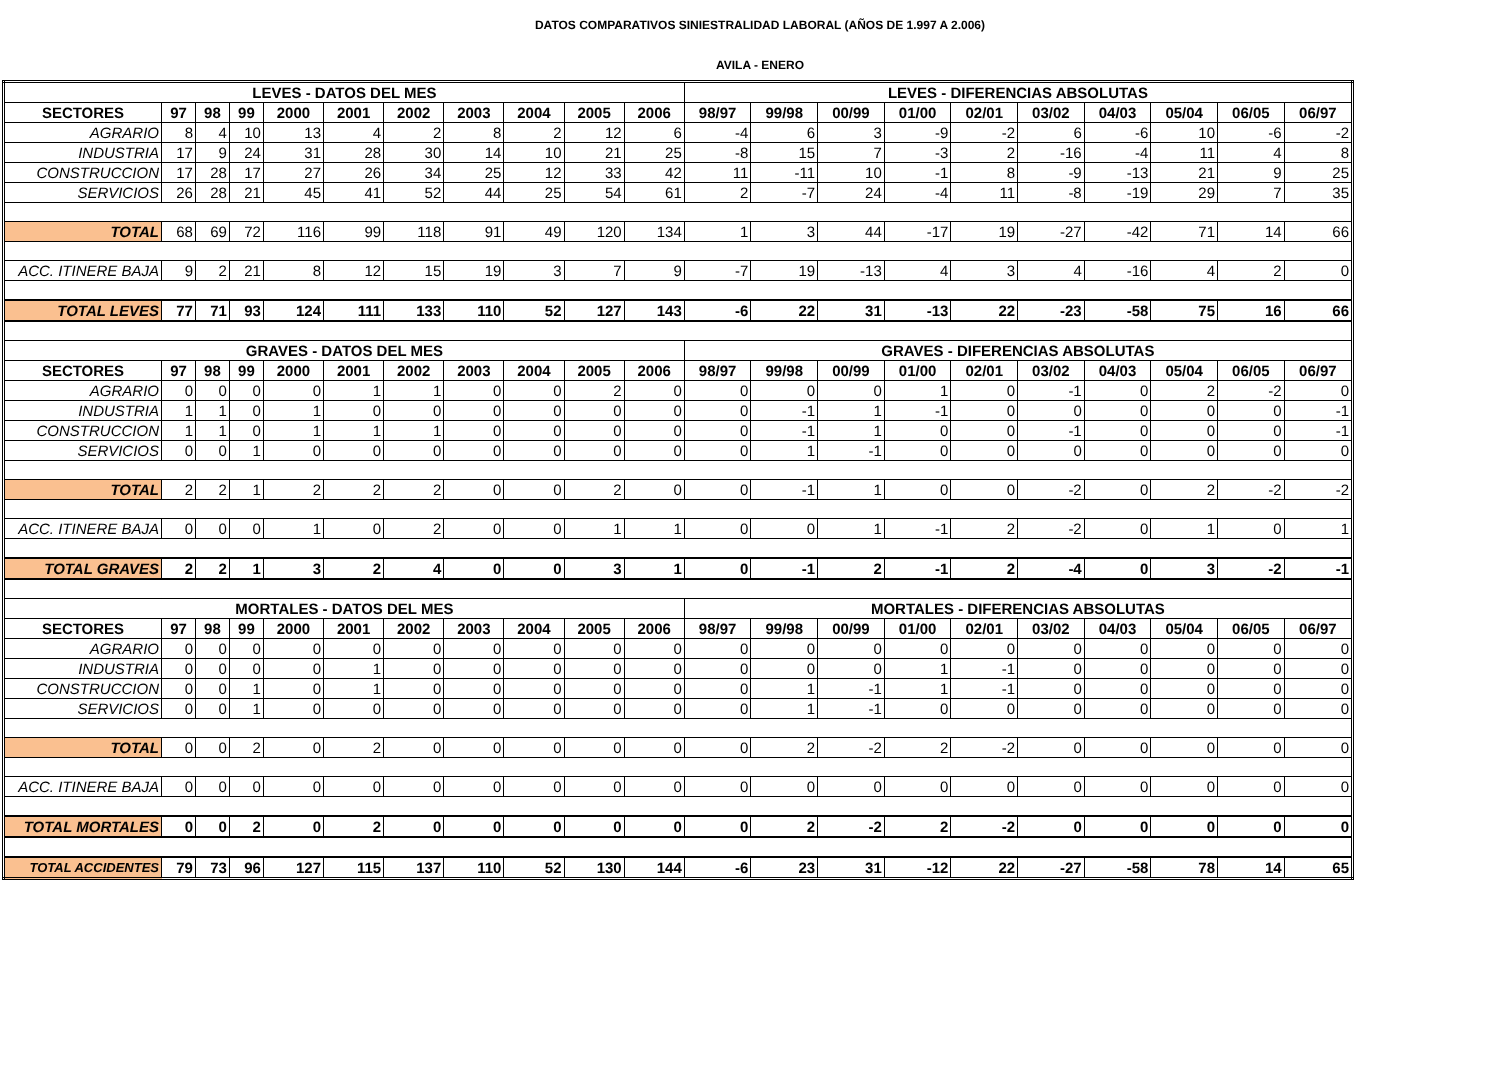DATOS COMPARATIVOS SINIESTRALIDAD LABORAL (AÑOS DE 1.997 A 2.006)
AVILA - ENERO
| LEVES - DATOS DEL MES | | | | | | | | | | | LEVES - DIFERENCIAS ABSOLUTAS | | | | | | | | | |
| --- | --- | --- | --- | --- | --- | --- | --- | --- | --- | --- | --- | --- | --- | --- | --- | --- | --- | --- | --- | --- |
| SECTORES | 97 | 98 | 99 | 2000 | 2001 | 2002 | 2003 | 2004 | 2005 | 2006 | 98/97 | 99/98 | 00/99 | 01/00 | 02/01 | 03/02 | 04/03 | 05/04 | 06/05 | 06/97 |
| AGRARIO | 8 | 4 | 10 | 13 | 4 | 2 | 8 | 2 | 12 | 6 | -4 | 6 | 3 | -9 | -2 | 6 | -6 | 10 | -6 | -2 |
| INDUSTRIA | 17 | 9 | 24 | 31 | 28 | 30 | 14 | 10 | 21 | 25 | -8 | 15 | 7 | -3 | 2 | -16 | -4 | 11 | 4 | 8 |
| CONSTRUCCION | 17 | 28 | 17 | 27 | 26 | 34 | 25 | 12 | 33 | 42 | 11 | -11 | 10 | -1 | 8 | -9 | -13 | 21 | 9 | 25 |
| SERVICIOS | 26 | 28 | 21 | 45 | 41 | 52 | 44 | 25 | 54 | 61 | 2 | -7 | 24 | -4 | 11 | -8 | -19 | 29 | 7 | 35 |
| TOTAL | 68 | 69 | 72 | 116 | 99 | 118 | 91 | 49 | 120 | 134 | 1 | 3 | 44 | -17 | 19 | -27 | -42 | 71 | 14 | 66 |
| ACC. ITINERE BAJA | 9 | 2 | 21 | 8 | 12 | 15 | 19 | 3 | 7 | 9 | -7 | 19 | -13 | 4 | 3 | 4 | -16 | 4 | 2 | 0 |
| TOTAL LEVES | 77 | 71 | 93 | 124 | 111 | 133 | 110 | 52 | 127 | 143 | -6 | 22 | 31 | -13 | 22 | -23 | -58 | 75 | 16 | 66 |
| GRAVES - DATOS DEL MES | | | | | | | | | | | GRAVES - DIFERENCIAS ABSOLUTAS | | | | | | | | | |
| SECTORES | 97 | 98 | 99 | 2000 | 2001 | 2002 | 2003 | 2004 | 2005 | 2006 | 98/97 | 99/98 | 00/99 | 01/00 | 02/01 | 03/02 | 04/03 | 05/04 | 06/05 | 06/97 |
| AGRARIO | 0 | 0 | 0 | 0 | 1 | 1 | 0 | 0 | 2 | 0 | 0 | 0 | 0 | 1 | 0 | -1 | 0 | 2 | -2 | 0 |
| INDUSTRIA | 1 | 1 | 0 | 1 | 0 | 0 | 0 | 0 | 0 | 0 | 0 | -1 | 1 | -1 | 0 | 0 | 0 | 0 | 0 | -1 |
| CONSTRUCCION | 1 | 1 | 0 | 1 | 1 | 1 | 0 | 0 | 0 | 0 | 0 | -1 | 1 | 0 | 0 | -1 | 0 | 0 | 0 | -1 |
| SERVICIOS | 0 | 0 | 1 | 0 | 0 | 0 | 0 | 0 | 0 | 0 | 0 | 1 | -1 | 0 | 0 | 0 | 0 | 0 | 0 | 0 |
| TOTAL | 2 | 2 | 1 | 2 | 2 | 2 | 0 | 0 | 2 | 0 | 0 | -1 | 1 | 0 | 0 | -2 | 0 | 2 | -2 | -2 |
| ACC. ITINERE BAJA | 0 | 0 | 0 | 1 | 0 | 2 | 0 | 0 | 1 | 1 | 0 | 0 | 1 | -1 | 2 | -2 | 0 | 1 | 0 | 1 |
| TOTAL GRAVES | 2 | 2 | 1 | 3 | 2 | 4 | 0 | 0 | 3 | 1 | 0 | -1 | 2 | -1 | 2 | -4 | 0 | 3 | -2 | -1 |
| MORTALES - DATOS DEL MES | | | | | | | | | | | MORTALES - DIFERENCIAS ABSOLUTAS | | | | | | | | | |
| SECTORES | 97 | 98 | 99 | 2000 | 2001 | 2002 | 2003 | 2004 | 2005 | 2006 | 98/97 | 99/98 | 00/99 | 01/00 | 02/01 | 03/02 | 04/03 | 05/04 | 06/05 | 06/97 |
| AGRARIO | 0 | 0 | 0 | 0 | 0 | 0 | 0 | 0 | 0 | 0 | 0 | 0 | 0 | 0 | 0 | 0 | 0 | 0 | 0 | 0 |
| INDUSTRIA | 0 | 0 | 0 | 0 | 1 | 0 | 0 | 0 | 0 | 0 | 0 | 0 | 0 | 1 | -1 | 0 | 0 | 0 | 0 | 0 |
| CONSTRUCCION | 0 | 0 | 1 | 0 | 1 | 0 | 0 | 0 | 0 | 0 | 0 | 1 | -1 | 1 | -1 | 0 | 0 | 0 | 0 | 0 |
| SERVICIOS | 0 | 0 | 1 | 0 | 0 | 0 | 0 | 0 | 0 | 0 | 0 | 1 | -1 | 0 | 0 | 0 | 0 | 0 | 0 | 0 |
| TOTAL | 0 | 0 | 2 | 0 | 2 | 0 | 0 | 0 | 0 | 0 | 0 | 2 | -2 | 2 | -2 | 0 | 0 | 0 | 0 | 0 |
| ACC. ITINERE BAJA | 0 | 0 | 0 | 0 | 0 | 0 | 0 | 0 | 0 | 0 | 0 | 0 | 0 | 0 | 0 | 0 | 0 | 0 | 0 | 0 |
| TOTAL MORTALES | 0 | 0 | 2 | 0 | 2 | 0 | 0 | 0 | 0 | 0 | 0 | 2 | -2 | 2 | -2 | 0 | 0 | 0 | 0 | 0 |
| TOTAL ACCIDENTES | 79 | 73 | 96 | 127 | 115 | 137 | 110 | 52 | 130 | 144 | -6 | 23 | 31 | -12 | 22 | -27 | -58 | 78 | 14 | 65 |